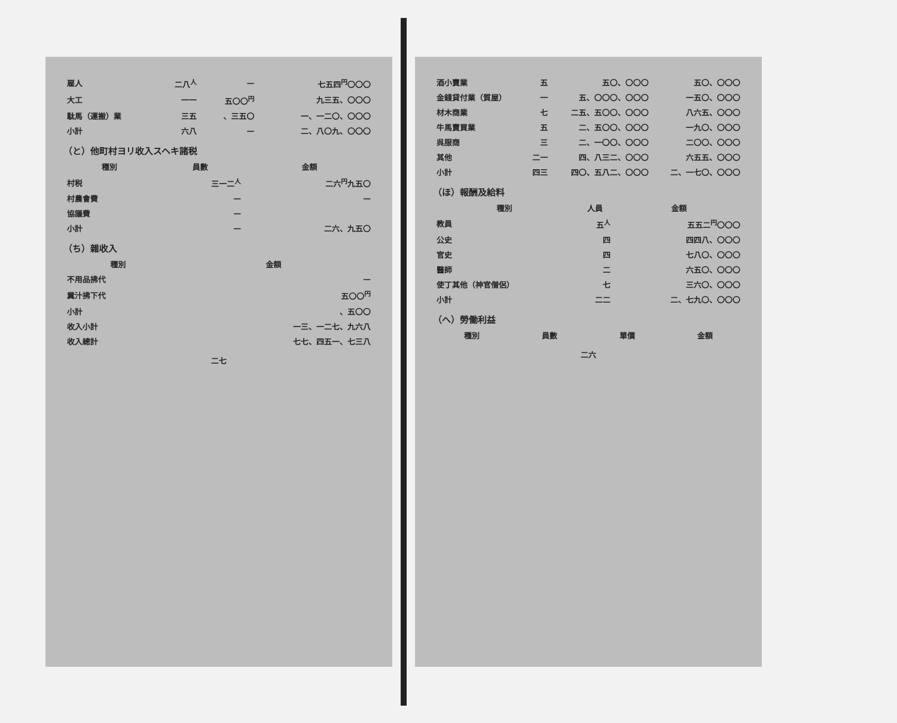| 酒小賣業 | 五 | 五〇、〇〇〇 | 五〇、〇〇〇 |
| 金錢貸付業（質屋） | 一 | 五、〇〇〇、〇〇〇 | 一五〇、〇〇〇 |
| 材木商業 | 七 | 二五、五〇〇、〇〇〇 | 八六五、〇〇〇 |
| 牛馬賣買業 | 五 | 二、五〇〇、〇〇〇 | 一九〇、〇〇〇 |
| 呉服商 | 三 | 二、一〇〇、〇〇〇 | 二〇〇、〇〇〇 |
| 其他 | 二一 | 四、八三二、〇〇〇 | 六五五、〇〇〇 |
| 小計 | 四三 | 四〇、五八二、〇〇〇 | 二、一七〇、〇〇〇 |
（ほ）報酬及給料
| 種別 | 人員 | 金額 |
| --- | --- | --- |
| 教員 | 五<sup>人</sup> | 五五二<sup>円</sup>〇〇〇 |
| 公史 | 四 | 四四八、〇〇〇 |
| 官史 | 四 | 七八〇、〇〇〇 |
| 醫師 | 二 | 六五〇、〇〇〇 |
| 使丁其他（神官僧侶） | 七 | 三六〇、〇〇〇 |
| 小計 | 二二 | 二、七九〇、〇〇〇 |
（へ）勞働利益
| 種別 | 員數 | 單價 | 金額 |
| --- | --- | --- | --- |
二六
| 雇人 | 二八<sup>人</sup> | — | 七五四<sup>円</sup>〇〇〇 |
| 大工 | 一一 | 五〇〇<sup>円</sup> | 九三五、〇〇〇 |
| 駄馬（運搬）業 | 三五 | 、三五〇 | 一、一二〇、〇〇〇 |
| 小計 | 六八 | — | 二、八〇九、〇〇〇 |
（と）他町村ヨリ收入スヘキ諸税
| 種別 | 員數 | 金額 |
| --- | --- | --- |
| 村税 | 三一二<sup>人</sup> | 二六<sup>円</sup>九五〇 |
| 村農會費 | — | — |
| 協議費 | — | |
| 小計 | — | 二六、九五〇 |
（ち）雜收入
| 種別 | 金額 |
| --- | --- |
| 不用品拂代 | — |
| 糞汁拂下代 | 五〇〇<sup>円</sup> |
| 小計 | 、五〇〇 |
| 收入小計 | 一三、一二七、九六八 |
| 收入總計 | 七七、四五一、七三八 |
二七